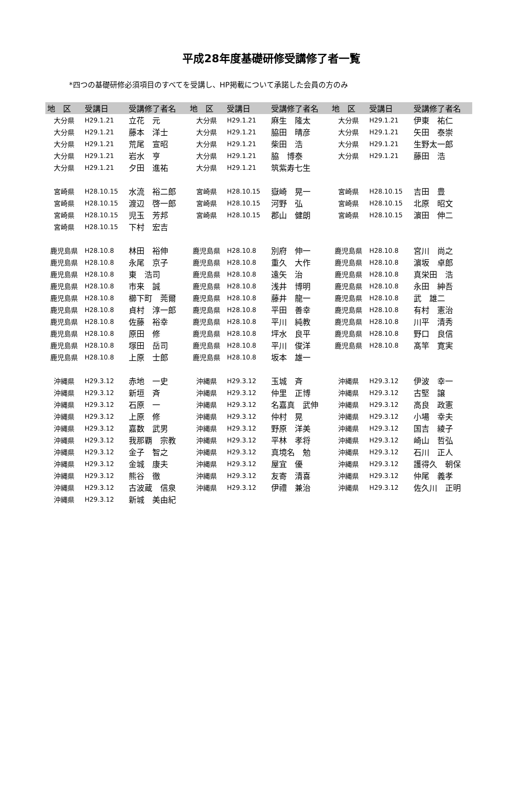平成28年度基礎研修受講修了者一覧
*四つの基礎研修必須項目のすべてを受講し、HP掲載について承諾した会員の方のみ
| 地 区 | 受講日 | 受講修了者名 | 地 区 | 受講日 | 受講修了者名 | 地 区 | 受講日 | 受講修了者名 |
| --- | --- | --- | --- | --- | --- | --- | --- | --- |
| 大分県 | H29.1.21 | 立花 元 | 大分県 | H29.1.21 | 麻生 隆太 | 大分県 | H29.1.21 | 伊東 祐仁 |
| 大分県 | H29.1.21 | 藤本 洋士 | 大分県 | H29.1.21 | 脇田 晴彦 | 大分県 | H29.1.21 | 矢田 泰崇 |
| 大分県 | H29.1.21 | 荒尾 宣昭 | 大分県 | H29.1.21 | 柴田 浩 | 大分県 | H29.1.21 | 生野太一郎 |
| 大分県 | H29.1.21 | 岩水 亨 | 大分県 | H29.1.21 | 脇 博泰 | 大分県 | H29.1.21 | 藤田 浩 |
| 大分県 | H29.1.21 | 夕田 進祐 | 大分県 | H29.1.21 | 筑紫寿七生 | | | |
| 宮崎県 | H28.10.15 | 水流 裕二郎 | 宮崎県 | H28.10.15 | 嶽崎 晃一 | 宮崎県 | H28.10.15 | 吉田 豊 |
| 宮崎県 | H28.10.15 | 渡辺 啓一郎 | 宮崎県 | H28.10.15 | 河野 弘 | 宮崎県 | H28.10.15 | 北原 昭文 |
| 宮崎県 | H28.10.15 | 児玉 芳邦 | 宮崎県 | H28.10.15 | 郡山 健朗 | 宮崎県 | H28.10.15 | 濵田 伸二 |
| 宮崎県 | H28.10.15 | 下村 宏吉 | | | | | | |
| 鹿児島県 | H28.10.8 | 林田 裕伸 | 鹿児島県 | H28.10.8 | 別府 伸一 | 鹿児島県 | H28.10.8 | 宮川 尚之 |
| 鹿児島県 | H28.10.8 | 永尾 京子 | 鹿児島県 | H28.10.8 | 重久 大作 | 鹿児島県 | H28.10.8 | 濵坂 卓郎 |
| 鹿児島県 | H28.10.8 | 東 浩司 | 鹿児島県 | H28.10.8 | 遠矢 治 | 鹿児島県 | H28.10.8 | 真栄田 浩 |
| 鹿児島県 | H28.10.8 | 市来 誠 | 鹿児島県 | H28.10.8 | 浅井 博明 | 鹿児島県 | H28.10.8 | 永田 紳吾 |
| 鹿児島県 | H28.10.8 | 櫛下町 莞爾 | 鹿児島県 | H28.10.8 | 藤井 龍一 | 鹿児島県 | H28.10.8 | 武 雄二 |
| 鹿児島県 | H28.10.8 | 貞村 淳一郎 | 鹿児島県 | H28.10.8 | 平田 善幸 | 鹿児島県 | H28.10.8 | 有村 憲治 |
| 鹿児島県 | H28.10.8 | 佐藤 裕幸 | 鹿児島県 | H28.10.8 | 平川 純教 | 鹿児島県 | H28.10.8 | 川平 清秀 |
| 鹿児島県 | H28.10.8 | 原田 修 | 鹿児島県 | H28.10.8 | 坪水 良平 | 鹿児島県 | H28.10.8 | 野口 良信 |
| 鹿児島県 | H28.10.8 | 塚田 岳司 | 鹿児島県 | H28.10.8 | 平川 俊洋 | 鹿児島県 | H28.10.8 | 髙竿 寛実 |
| 鹿児島県 | H28.10.8 | 上原 士郎 | 鹿児島県 | H28.10.8 | 坂本 雄一 | | | |
| 沖縄県 | H29.3.12 | 赤地 一史 | 沖縄県 | H29.3.12 | 玉城 斉 | 沖縄県 | H29.3.12 | 伊波 幸一 |
| 沖縄県 | H29.3.12 | 新垣 斉 | 沖縄県 | H29.3.12 | 仲里 正博 | 沖縄県 | H29.3.12 | 古堅 譲 |
| 沖縄県 | H29.3.12 | 石原 一 | 沖縄県 | H29.3.12 | 名嘉真 武伸 | 沖縄県 | H29.3.12 | 高良 政憲 |
| 沖縄県 | H29.3.12 | 上原 修 | 沖縄県 | H29.3.12 | 仲村 晃 | 沖縄県 | H29.3.12 | 小場 幸夫 |
| 沖縄県 | H29.3.12 | 嘉数 武男 | 沖縄県 | H29.3.12 | 野原 洋美 | 沖縄県 | H29.3.12 | 国吉 綾子 |
| 沖縄県 | H29.3.12 | 我那覇 宗教 | 沖縄県 | H29.3.12 | 平林 孝将 | 沖縄県 | H29.3.12 | 崎山 哲弘 |
| 沖縄県 | H29.3.12 | 金子 智之 | 沖縄県 | H29.3.12 | 真境名 勉 | 沖縄県 | H29.3.12 | 石川 正人 |
| 沖縄県 | H29.3.12 | 金城 康夫 | 沖縄県 | H29.3.12 | 屋宜 優 | 沖縄県 | H29.3.12 | 護得久 朝保 |
| 沖縄県 | H29.3.12 | 熊谷 徹 | 沖縄県 | H29.3.12 | 友寄 清喜 | 沖縄県 | H29.3.12 | 仲尾 義孝 |
| 沖縄県 | H29.3.12 | 古波蔵 信泉 | 沖縄県 | H29.3.12 | 伊禮 兼治 | 沖縄県 | H29.3.12 | 佐久川 正明 |
| 沖縄県 | H29.3.12 | 新城 美由紀 | | | | | | |